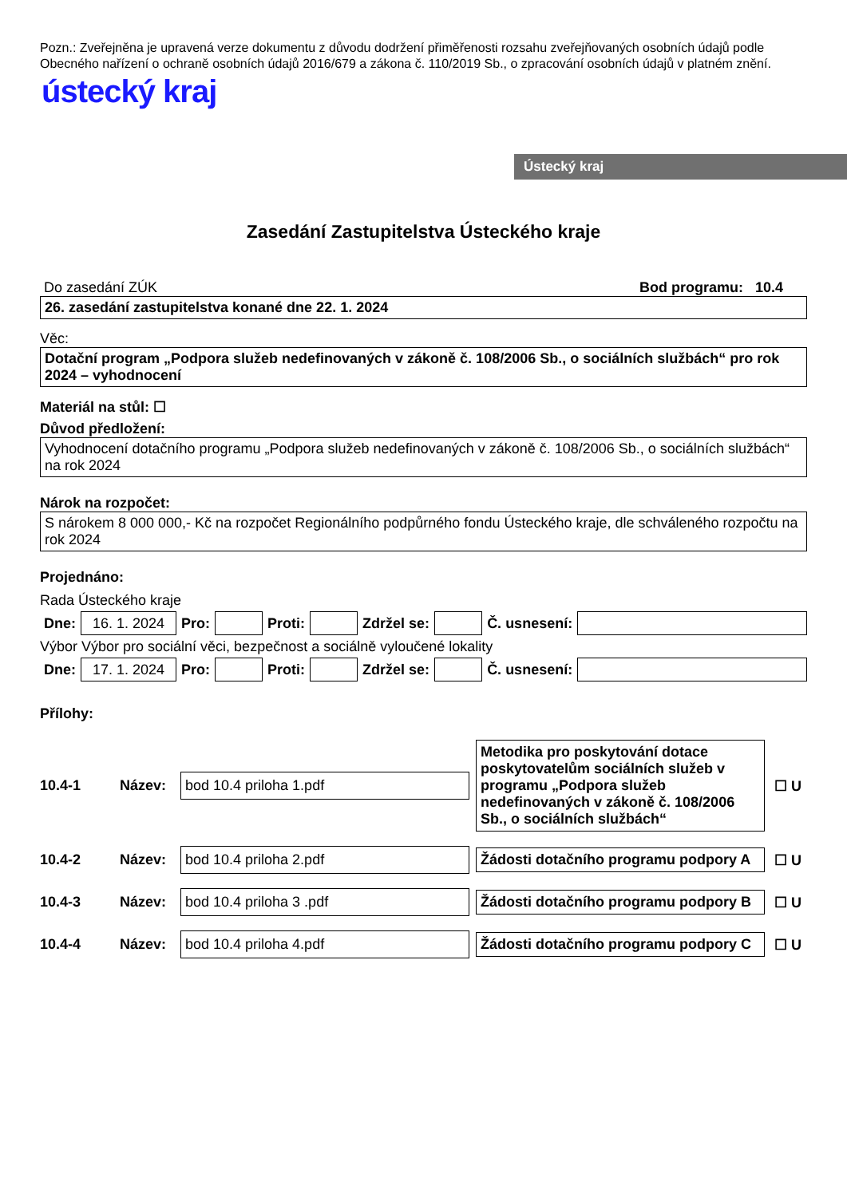Pozn.: Zveřejněna je upravená verze dokumentu z důvodu dodržení přiměřenosti rozsahu zveřejňovaných osobních údajů podle Obecného nařízení o ochraně osobních údajů 2016/679 a zákona č. 110/2019 Sb., o zpracování osobních údajů v platném znění.
ústecký kraj
Ústecký kraj
Zasedání Zastupitelstva Ústeckého kraje
Do zasedání ZÚK Bod programu: 10.4
26. zasedání zastupitelstva konané dne 22. 1. 2024
Věc:
Dotační program „Podpora služeb nedefinovaných v zákoně č. 108/2006 Sb., o sociálních službách“ pro rok 2024 – vyhodnocení
Materiál na stůl: ☐
Důvod předložení:
Vyhodnocení dotačního programu „Podpora služeb nedefinovaných v zákoně č. 108/2006 Sb., o sociálních službách“ na rok 2024
Nárok na rozpočet:
S nárokem 8 000 000,- Kč na rozpočet Regionálního podpůrného fondu Ústeckého kraje, dle schváleného rozpočtu na rok 2024
Projednáno:
Rada Ústeckého kraje
Dne: 16. 1. 2024 Pro: Proti: Zdržel se: Č. usnesení:
Výbor Výbor pro sociální věci, bezpečnost a sociálně vyloučené lokality
Dne: 17. 1. 2024 Pro: Proti: Zdržel se: Č. usnesení:
Přílohy:
10.4-1 Název: bod 10.4 priloha 1.pdf Metodika pro poskytování dotace poskytovatelům sociálních služeb v programu „Podpora služeb nedefinovaných v zákoně č. 108/2006 Sb., o sociálních službách“☐ U
10.4-2 Název: bod 10.4 priloha 2.pdf Žádosti dotačního programu podpory A ☐ U
10.4-3 Název: bod 10.4 priloha 3 .pdf Žádosti dotačního programu podpory B ☐ U
10.4-4 Název: bod 10.4 priloha 4.pdf Žádosti dotačního programu podpory C ☐ U